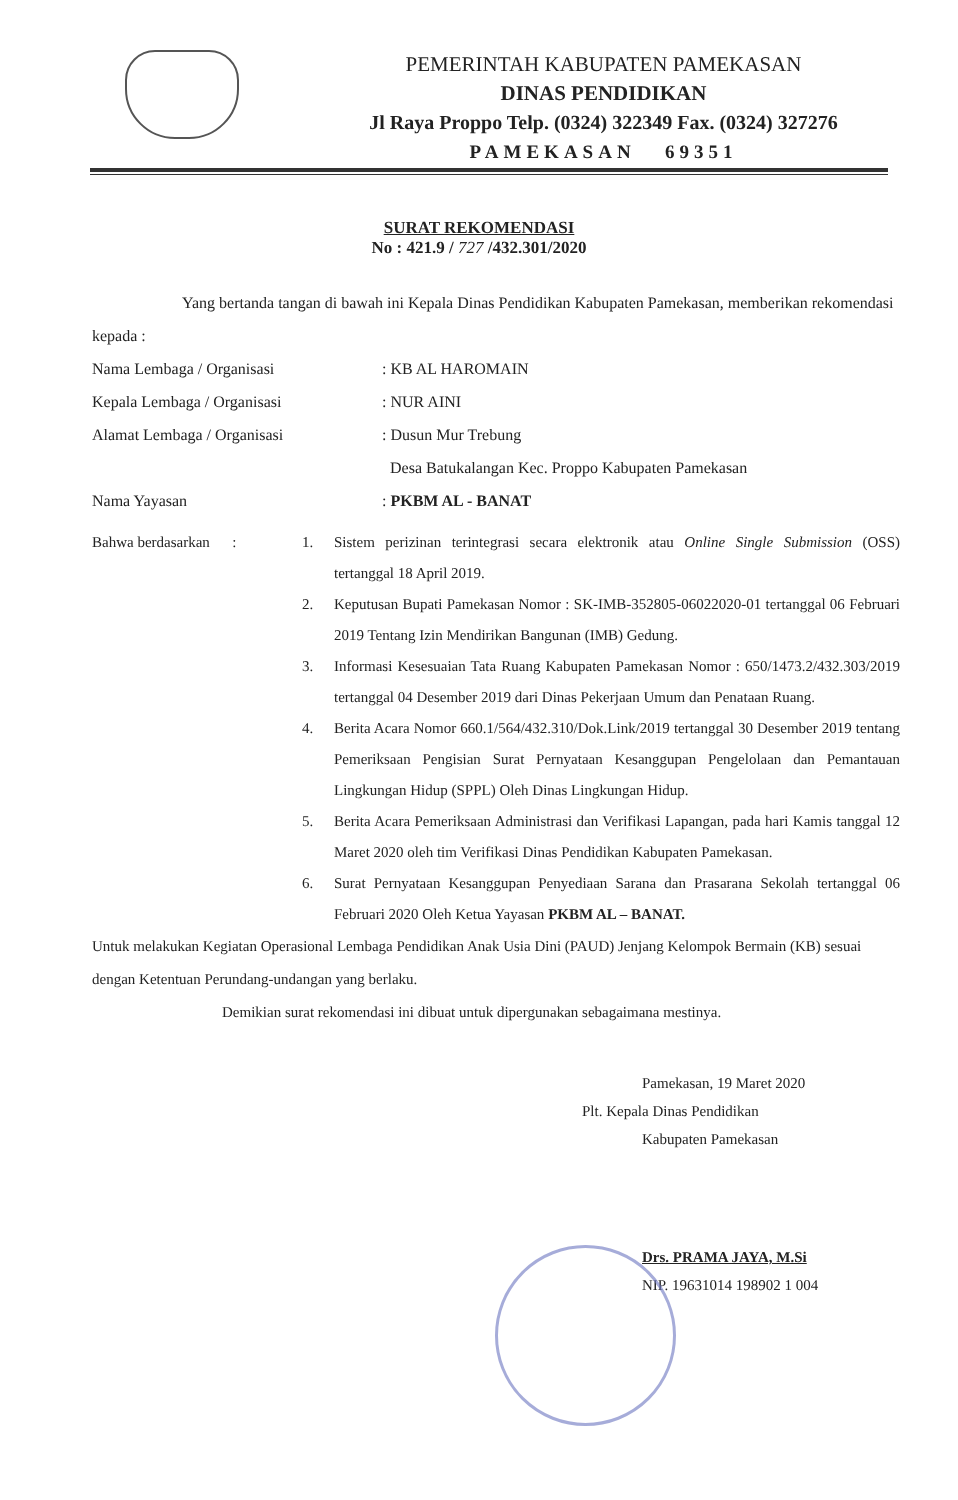PEMERINTAH KABUPATEN PAMEKASAN
DINAS PENDIDIKAN
Jl Raya Proppo Telp. (0324) 322349 Fax. (0324) 327276
PAMEKASAN 69351
SURAT REKOMENDASI
No : 421.9 / 727 /432.301/2020
Yang bertanda tangan di bawah ini Kepala Dinas Pendidikan Kabupaten Pamekasan, memberikan rekomendasi kepada :
Nama Lembaga / Organisasi : KB AL HAROMAIN
Kepala Lembaga / Organisasi : NUR AINI
Alamat Lembaga / Organisasi : Dusun Mur Trebung
Desa Batukalangan Kec. Proppo Kabupaten Pamekasan
Nama Yayasan : PKBM AL - BANAT
Bahwa berdasarkan :
1. Sistem perizinan terintegrasi secara elektronik atau Online Single Submission (OSS) tertanggal 18 April 2019.
2. Keputusan Bupati Pamekasan Nomor : SK-IMB-352805-06022020-01 tertanggal 06 Februari 2019 Tentang Izin Mendirikan Bangunan (IMB) Gedung.
3. Informasi Kesesuaian Tata Ruang Kabupaten Pamekasan Nomor : 650/1473.2/432.303/2019 tertanggal 04 Desember 2019 dari Dinas Pekerjaan Umum dan Penataan Ruang.
4. Berita Acara Nomor 660.1/564/432.310/Dok.Link/2019 tertanggal 30 Desember 2019 tentang Pemeriksaan Pengisian Surat Pernyataan Kesanggupan Pengelolaan dan Pemantauan Lingkungan Hidup (SPPL) Oleh Dinas Lingkungan Hidup.
5. Berita Acara Pemeriksaan Administrasi dan Verifikasi Lapangan, pada hari Kamis tanggal 12 Maret 2020 oleh tim Verifikasi Dinas Pendidikan Kabupaten Pamekasan.
6. Surat Pernyataan Kesanggupan Penyediaan Sarana dan Prasarana Sekolah tertanggal 06 Februari 2020 Oleh Ketua Yayasan PKBM AL – BANAT.
Untuk melakukan Kegiatan Operasional Lembaga Pendidikan Anak Usia Dini (PAUD) Jenjang Kelompok Bermain (KB) sesuai dengan Ketentuan Perundang-undangan yang berlaku.
Demikian surat rekomendasi ini dibuat untuk dipergunakan sebagaimana mestinya.
Pamekasan, 19 Maret 2020
Plt. Kepala Dinas Pendidikan
Kabupaten Pamekasan
Drs. PRAMA JAYA, M.Si
NIP. 19631014 198902 1 004